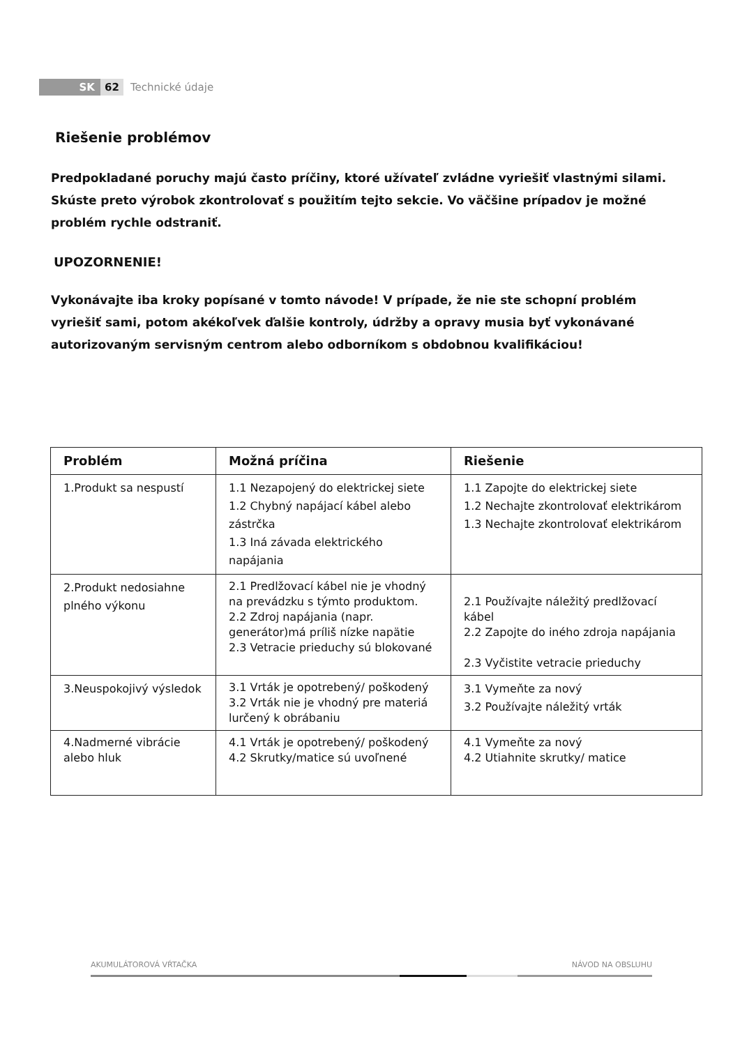SK 62 Technické údaje
Riešenie problémov
Predpokladané poruchy majú často príčiny, ktoré užívateľ zvládne vyriešiť vlastnými silami. Skúste preto výrobok zkontrolovať s použitím tejto sekcie. Vo väčšine prípadov je možné problém rychle odstraniť.
UPOZORNENIE!
Vykonávajte iba kroky popísané v tomto návode! V prípade, že nie ste schopní problém vyriešiť sami, potom akékoľvek ďalšie kontroly, údržby a opravy musia byť vykonávané autorizovaným servisným centrom alebo odborníkom s obdobnou kvalifikáciou!
| Problém | Možná príčina | Riešenie |
| --- | --- | --- |
| 1.Produkt sa nespustí | 1.1 Nezapojený do elektrickej siete 1.2 Chybný napájací kábel alebo zástrčka 1.3 Iná závada elektrického napájania | 1.1 Zapojte do elektrickej siete 1.2 Nechajte zkontrolovať elektrikárom 1.3 Nechajte zkontrolovať elektrikárom |
| 2.Produkt nedosiahne plného výkonu | 2.1 Predlžovací kábel nie je vhodný na prevádzku s týmto produktom. 2.2 Zdroj napájania (napr. generátor)má príliš nízke napätie 2.3 Vetracie prieduchy sú blokované | 2.1 Používajte náležitý predlžovací kábel 2.2 Zapojte do iného zdroja napájania 2.3 Vyčistite vetracie prieduchy |
| 3.Neuspokojivý výsledok | 3.1 Vrták je opotrebený/ poškodený 3.2 Vrták nie je vhodný pre materiá lurčený k obrábaniu | 3.1 Vymeňte za nový 3.2 Používajte náležitý vrták |
| 4.Nadmerné vibrácie alebo hluk | 4.1 Vrták je opotrebený/ poškodený 4.2 Skrutky/matice sú uvoľnené | 4.1 Vymeňte za nový 4.2 Utiahnite skrutky/ matice |
AKUMULÁTOROVÁ VŔTAČKA NÁVOD NA OBSLUHU